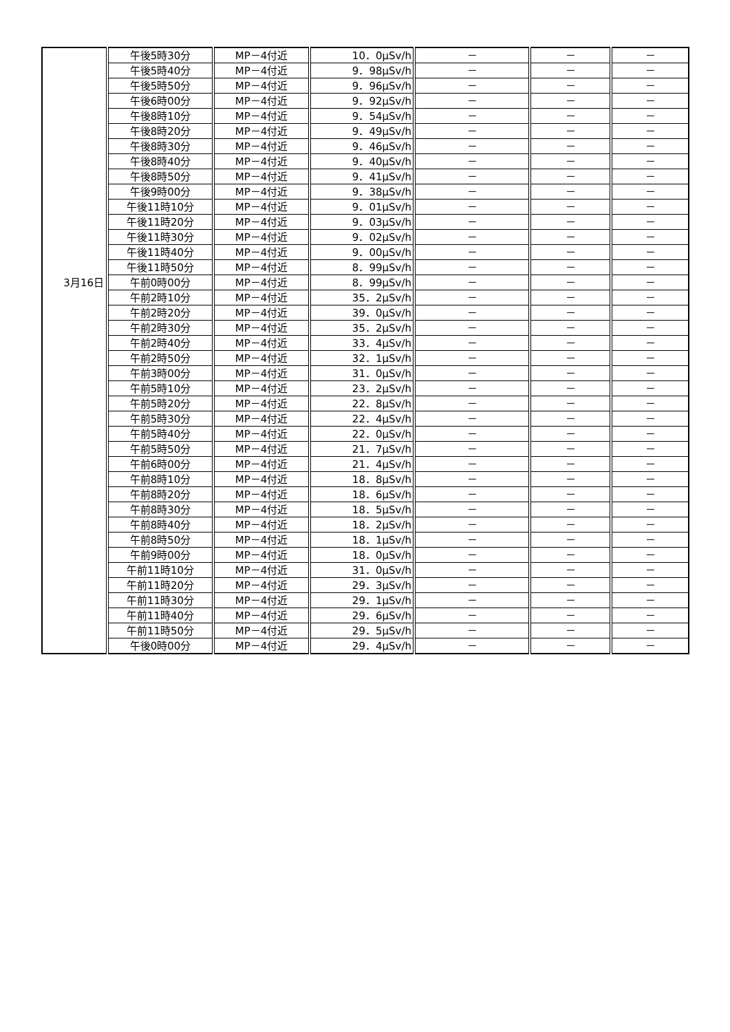| | 午後5時30分 | MP－4付近 | 10．0μSv/h | － | － | － |
| | 午後5時40分 | MP－4付近 | 9．98μSv/h | － | － | － |
| | 午後5時50分 | MP－4付近 | 9．96μSv/h | － | － | － |
| | 午後6時00分 | MP－4付近 | 9．92μSv/h | － | － | － |
| | 午後8時10分 | MP－4付近 | 9．54μSv/h | － | － | － |
| | 午後8時20分 | MP－4付近 | 9．49μSv/h | － | － | － |
| | 午後8時30分 | MP－4付近 | 9．46μSv/h | － | － | － |
| | 午後8時40分 | MP－4付近 | 9．40μSv/h | － | － | － |
| | 午後8時50分 | MP－4付近 | 9．41μSv/h | － | － | － |
| | 午後9時00分 | MP－4付近 | 9．38μSv/h | － | － | － |
| | 午後11時10分 | MP－4付近 | 9．01μSv/h | － | － | － |
| | 午後11時20分 | MP－4付近 | 9．03μSv/h | － | － | － |
| | 午後11時30分 | MP－4付近 | 9．02μSv/h | － | － | － |
| | 午後11時40分 | MP－4付近 | 9．00μSv/h | － | － | － |
| | 午後11時50分 | MP－4付近 | 8．99μSv/h | － | － | － |
| 3月16日 | 午前0時00分 | MP－4付近 | 8．99μSv/h | － | － | － |
| | 午前2時10分 | MP－4付近 | 35．2μSv/h | － | － | － |
| | 午前2時20分 | MP－4付近 | 39．0μSv/h | － | － | － |
| | 午前2時30分 | MP－4付近 | 35．2μSv/h | － | － | － |
| | 午前2時40分 | MP－4付近 | 33．4μSv/h | － | － | － |
| | 午前2時50分 | MP－4付近 | 32．1μSv/h | － | － | － |
| | 午前3時00分 | MP－4付近 | 31．0μSv/h | － | － | － |
| | 午前5時10分 | MP－4付近 | 23．2μSv/h | － | － | － |
| | 午前5時20分 | MP－4付近 | 22．8μSv/h | － | － | － |
| | 午前5時30分 | MP－4付近 | 22．4μSv/h | － | － | － |
| | 午前5時40分 | MP－4付近 | 22．0μSv/h | － | － | － |
| | 午前5時50分 | MP－4付近 | 21．7μSv/h | － | － | － |
| | 午前6時00分 | MP－4付近 | 21．4μSv/h | － | － | － |
| | 午前8時10分 | MP－4付近 | 18．8μSv/h | － | － | － |
| | 午前8時20分 | MP－4付近 | 18．6μSv/h | － | － | － |
| | 午前8時30分 | MP－4付近 | 18．5μSv/h | － | － | － |
| | 午前8時40分 | MP－4付近 | 18．2μSv/h | － | － | － |
| | 午前8時50分 | MP－4付近 | 18．1μSv/h | － | － | － |
| | 午前9時00分 | MP－4付近 | 18．0μSv/h | － | － | － |
| | 午前11時10分 | MP－4付近 | 31．0μSv/h | － | － | － |
| | 午前11時20分 | MP－4付近 | 29．3μSv/h | － | － | － |
| | 午前11時30分 | MP－4付近 | 29．1μSv/h | － | － | － |
| | 午前11時40分 | MP－4付近 | 29．6μSv/h | － | － | － |
| | 午前11時50分 | MP－4付近 | 29．5μSv/h | － | － | － |
| | 午後0時00分 | MP－4付近 | 29．4μSv/h | － | － | － |